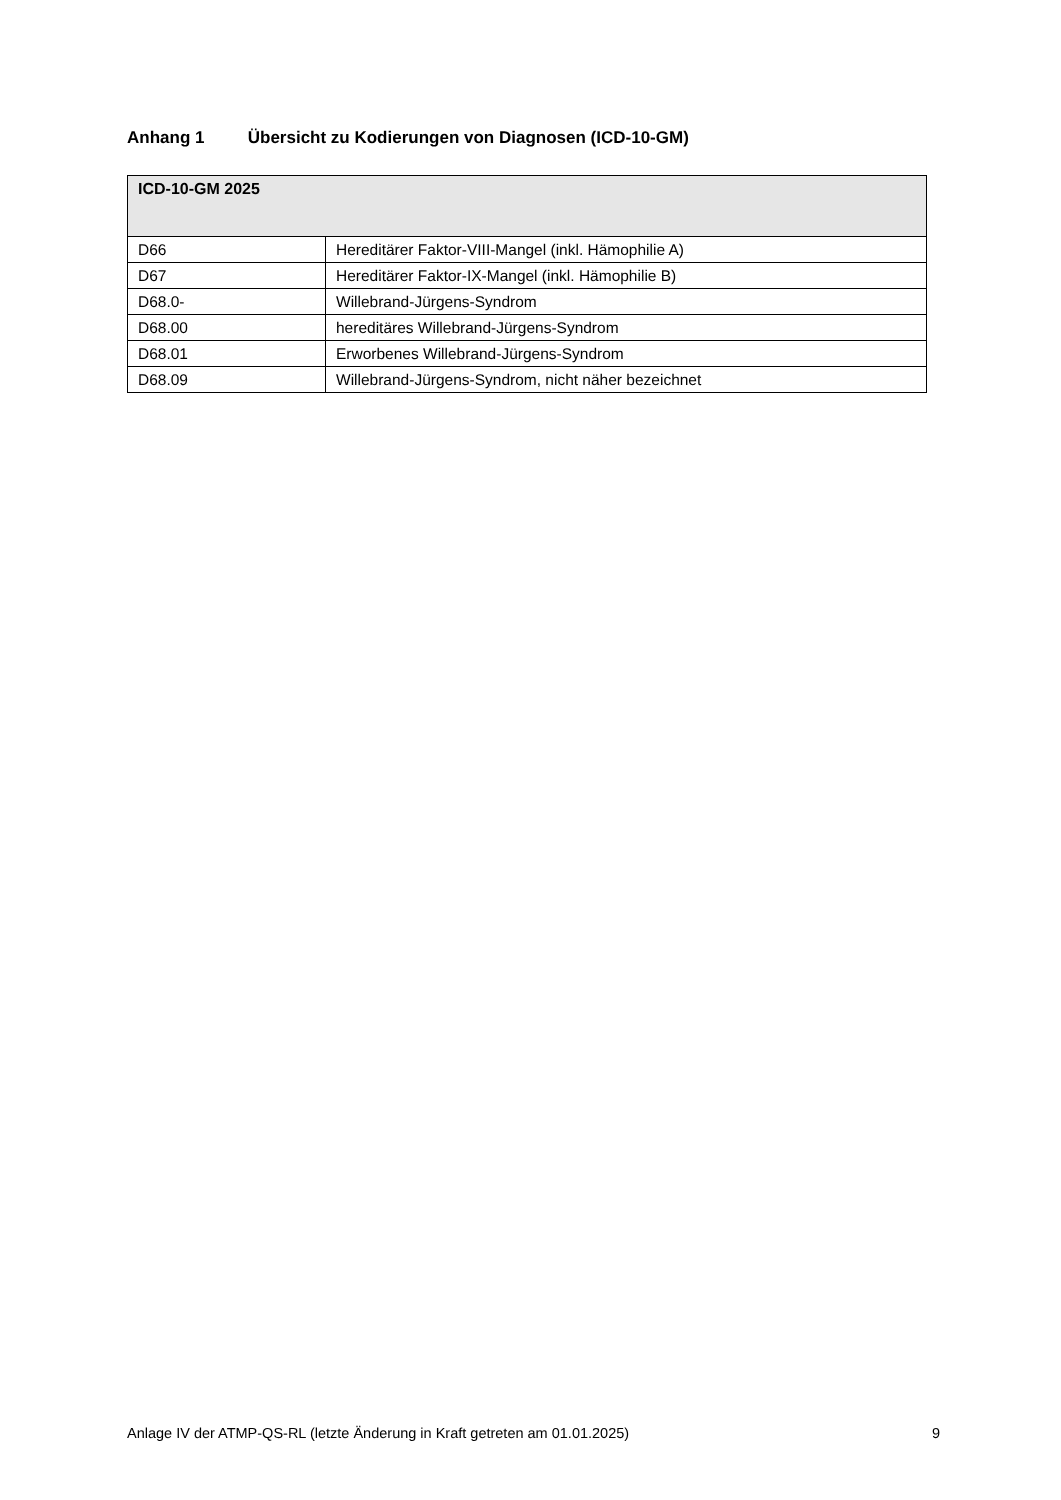Anhang 1 Übersicht zu Kodierungen von Diagnosen (ICD-10-GM)
| ICD-10-GM 2025 | |
| --- | --- |
| D66 | Hereditärer Faktor-VIII-Mangel (inkl. Hämophilie A) |
| D67 | Hereditärer Faktor-IX-Mangel (inkl. Hämophilie B) |
| D68.0- | Willebrand-Jürgens-Syndrom |
| D68.00 | hereditäres Willebrand-Jürgens-Syndrom |
| D68.01 | Erworbenes Willebrand-Jürgens-Syndrom |
| D68.09 | Willebrand-Jürgens-Syndrom, nicht näher bezeichnet |
Anlage IV der ATMP-QS-RL (letzte Änderung in Kraft getreten am 01.01.2025) 9